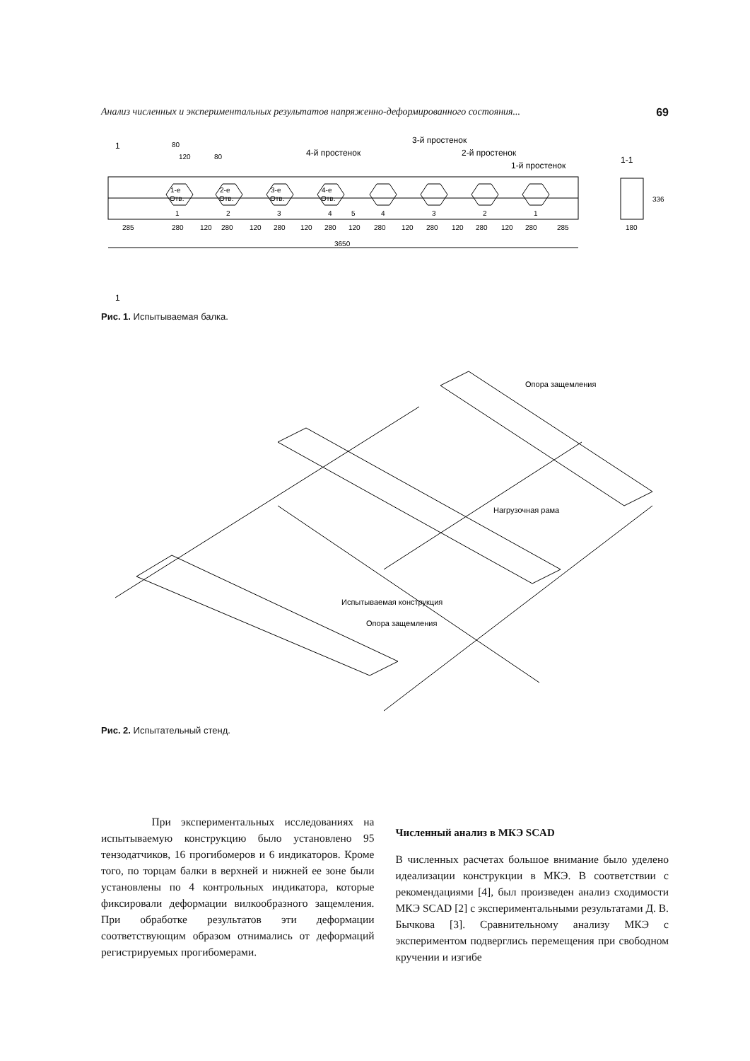Анализ численных и экспериментальных результатов напряженно-деформированного состояния... 69
1
1
1-е
Отв.
2-е
Отв.
3-е
Отв.
4-е
Отв.
1
2
3
4
5
4
3
2
1
285
280
120
280
120
280
120
280
120
280
120
280
120
280
120
280
285
3650
4-й простенок
3-й простенок
2-й простенок
1-й простенок
1-1
180
336
80
120
80
Рис. 1. Испытываемая балка.
Опора защемления
Нагрузочная рама
Испытываемая конструкция
Опора защемления
Рис. 2. Испытательный стенд.
При экспериментальных исследованиях на испытываемую конструкцию было установлено 95 тензодатчиков, 16 прогибомеров и 6 индикаторов. Кроме того, по торцам балки в верхней и нижней ее зоне были установлены по 4 контрольных индикатора, которые фиксировали деформации вилкообразного защемления. При обработке результатов эти деформации соответствующим образом отнимались от деформаций регистрируемых прогибомерами.
Численный анализ в МКЭ SCAD
В численных расчетах большое внимание было уделено идеализации конструкции в МКЭ. В соответствии с рекомендациями [4], был произведен анализ сходимости МКЭ SCAD [2] с экспериментальными результатами Д. В. Бычкова [3]. Сравнительному анализу МКЭ с экспериментом подверглись перемещения при свободном кручении и изгибе